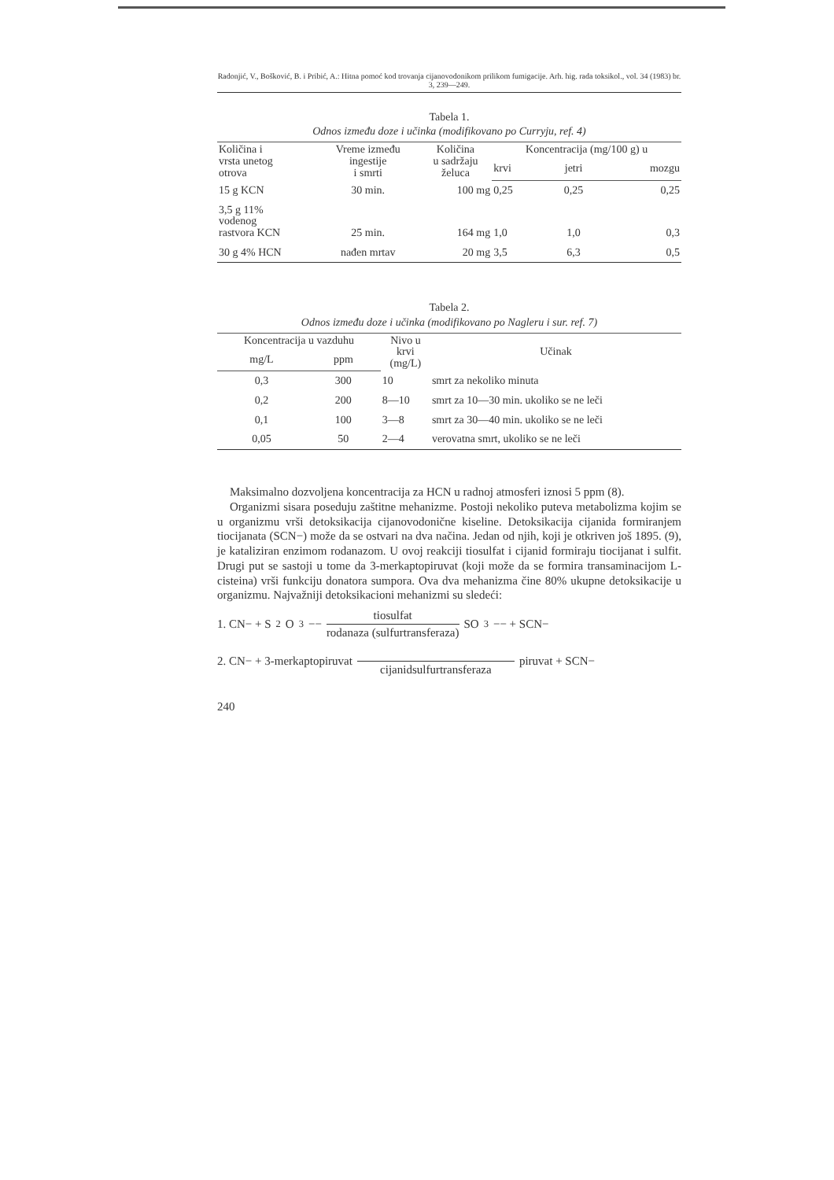Radonjić, V., Bošković, B. i Pribić, A.: Hitna pomoć kod trovanja cijanovodonikom prilikom fumigacije. Arh. hig. rada toksikol., vol. 34 (1983) br. 3, 239—249.
Tabela 1.
Odnos između doze i učinka (modifikovano po Curryju, ref. 4)
| Količina i vrsta unetog otrova | Vreme između ingestije i smrti | Količina u sadržaju želuca | Koncentracija (mg/100 g) u | | |
| --- | --- | --- | --- | --- | --- |
| | | | krvi | jetri | mozgu |
| 15 g KCN | 30 min. | 100 mg | 0,25 | 0,25 | 0,25 |
| 3,5 g 11% vodenog rastvora KCN | 25 min. | 164 mg | 1,0 | 1,0 | 0,3 |
| 30 g 4% HCN | nađen mrtav | 20 mg | 3,5 | 6,3 | 0,5 |
Tabela 2.
Odnos između doze i učinka (modifikovano po Nagleru i sur. ref. 7)
| Koncentracija u vazduhu | | Nivo u krvi (mg/L) | Učinak |
| --- | --- | --- | --- |
| mg/L | ppm | | |
| 0,3 | 300 | 10 | smrt za nekoliko minuta |
| 0,2 | 200 | 8—10 | smrt za 10—30 min. ukoliko se ne leči |
| 0,1 | 100 | 3—8 | smrt za 30—40 min. ukoliko se ne leči |
| 0,05 | 50 | 2—4 | verovatna smrt, ukoliko se ne leči |
Maksimalno dozvoljena koncentracija za HCN u radnoj atmosferi iznosi 5 ppm (8).
Organizmi sisara poseduju zaštitne mehanizme. Postoji nekoliko puteva metabolizma kojim se u organizmu vrši detoksikacija cijanovodonične kiseline. Detoksikacija cijanida formiranjem tiocijanata (SCN−) može da se ostvari na dva načina. Jedan od njih, koji je otkriven još 1895. (9), je kataliziran enzimom rodanazom. U ovoj reakciji tiosulfat i cijanid formiraju tiocijanat i sulfit. Drugi put se sastoji u tome da 3-merkaptopiruvat (koji može da se formira transaminacijom L-cisteina) vrši funkciju donatora sumpora. Ova dva mehanizma čine 80% ukupne detoksikacije u organizmu. Najvažniji detoksikacioni mehanizmi su sledeći:
1. CN− + S<sub>2</sub>O<sub>3</sub>−− tiosulfat rodanaza (sulfurtransferaza) SO<sub>3</sub>−− + SCN−
2. CN− + 3-merkaptopiruvat cijanidsulfurtransferaza piruvat + SCN−
240